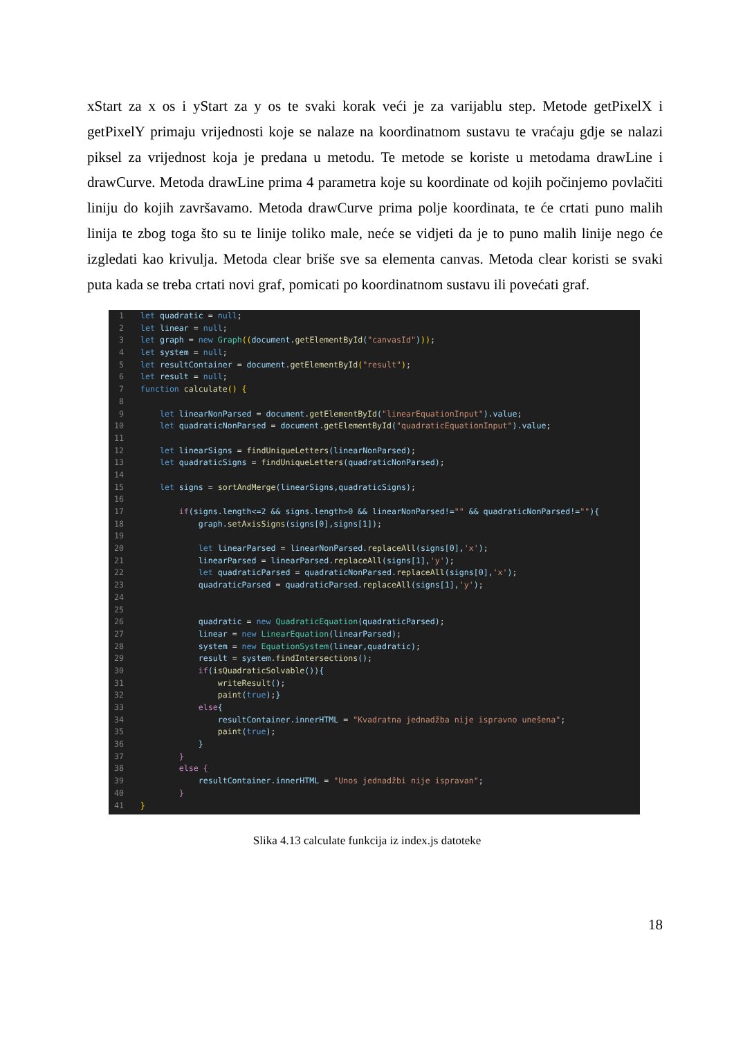xStart za x os i yStart za y os te svaki korak veći je za varijablu step. Metode getPixelX i getPixelY primaju vrijednosti koje se nalaze na koordinatnom sustavu te vraćaju gdje se nalazi piksel za vrijednost koja je predana u metodu. Te metode se koriste u metodama drawLine i drawCurve. Metoda drawLine prima 4 parametra koje su koordinate od kojih počinjemo povlačiti liniju do kojih završavamo. Metoda drawCurve prima polje koordinata, te će crtati puno malih linija te zbog toga što su te linije toliko male, neće se vidjeti da je to puno malih linije nego će izgledati kao krivulja. Metoda clear briše sve sa elementa canvas. Metoda clear koristi se svaki puta kada se treba crtati novi graf, pomicati po koordinatnom sustavu ili povećati graf.
1 let quadratic = null;
2 let linear = null;
3 let graph = new Graph((document.getElementById("canvasId")));
4 let system = null;
5 let resultContainer = document.getElementById("result");
6 let result = null;
7 function calculate() {
8
9 let linearNonParsed = document.getElementById("linearEquationInput").value;
10 let quadraticNonParsed = document.getElementById("quadraticEquationInput").value;
11
12 let linearSigns = findUniqueLetters(linearNonParsed);
13 let quadraticSigns = findUniqueLetters(quadraticNonParsed);
14
15 let signs = sortAndMerge(linearSigns,quadraticSigns);
16
17 if(signs.length<=2 && signs.length>0 && linearNonParsed!="" && quadraticNonParsed!=""){
18 graph.setAxisSigns(signs[0],signs[1]);
19
20 let linearParsed = linearNonParsed.replaceAll(signs[0],'x');
21 linearParsed = linearParsed.replaceAll(signs[1],'y');
22 let quadraticParsed = quadraticNonParsed.replaceAll(signs[0],'x');
23 quadraticParsed = quadraticParsed.replaceAll(signs[1],'y');
24
25
26 quadratic = new QuadraticEquation(quadraticParsed);
27 linear = new LinearEquation(linearParsed);
28 system = new EquationSystem(linear,quadratic);
29 result = system.findIntersections();
30 if(isQuadraticSolvable()){
31 writeResult();
32 paint(true);}
33 else{
34 resultContainer.innerHTML = "Kvadratna jednadžba nije ispravno unešena";
35 paint(true);
36 }
37 }
38 else {
39 resultContainer.innerHTML = "Unos jednadžbi nije ispravan";
40 }
41 }
Slika 4.13 calculate funkcija iz index.js datoteke
18